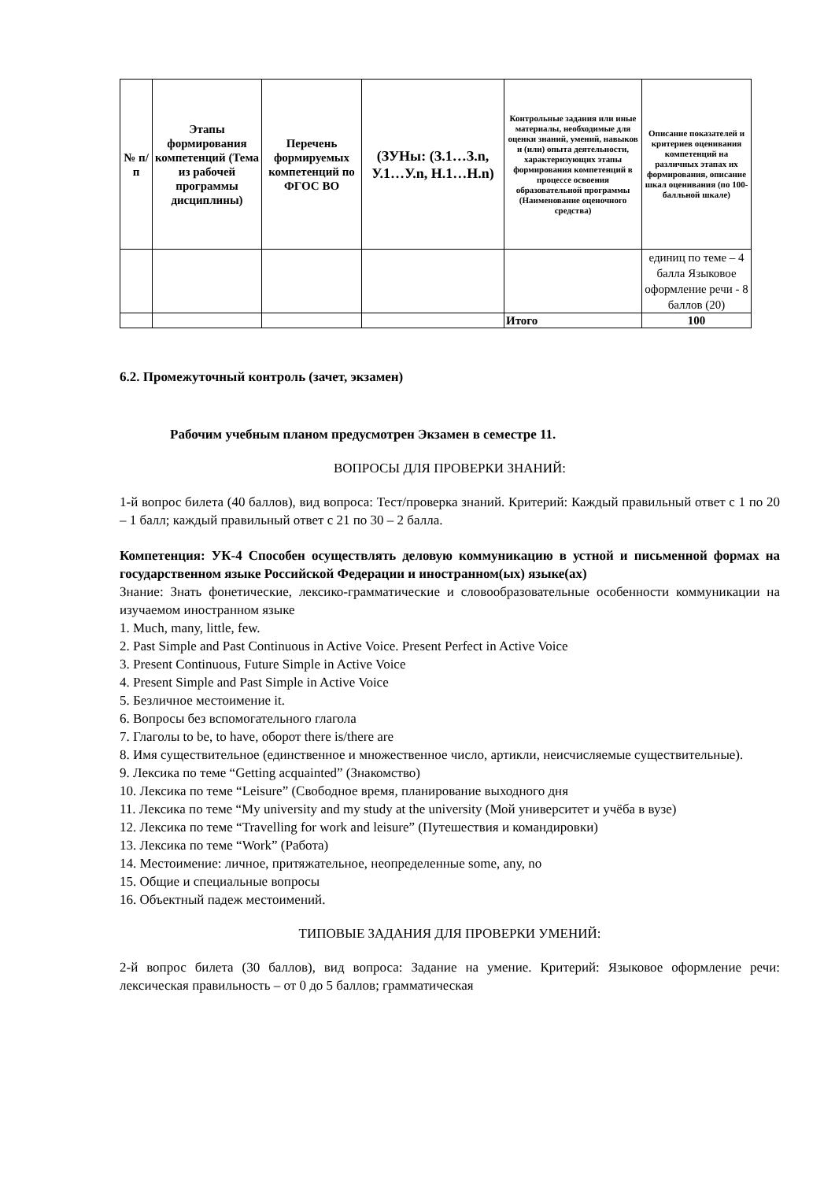| № п/п | Этапы формирования компетенций (Тема из рабочей программы дисциплины) | Перечень формируемых компетенций по ФГОС ВО | (ЗУНы: (З.1…З.n, У.1…У.n, Н.1…Н.n) | Контрольные задания или иные материалы, необходимые для оценки знаний, умений, навыков и (или) опыта деятельности, характеризующих этапы формирования компетенций в процессе освоения образовательной программы (Наименование оценочного средства) | Описание показателей и критериев оценивания компетенций на различных этапах их формирования, описание шкал оценивания (по 100-балльной шкале) |
| --- | --- | --- | --- | --- | --- |
| | | | | | единиц по теме – 4 балла Языковое оформление речи - 8 баллов (20) |
| | | | | Итого | 100 |
6.2. Промежуточный контроль (зачет, экзамен)
Рабочим учебным планом предусмотрен Экзамен в семестре 11.
ВОПРОСЫ ДЛЯ ПРОВЕРКИ ЗНАНИЙ:
1-й вопрос билета (40 баллов), вид вопроса: Тест/проверка знаний. Критерий: Каждый правильный ответ с 1 по 20 – 1 балл; каждый правильный ответ с 21 по 30 – 2 балла.
Компетенция: УК-4 Способен осуществлять деловую коммуникацию в устной и письменной формах на государственном языке Российской Федерации и иностранном(ых) языке(ах)
Знание: Знать фонетические, лексико-грамматические и словообразовательные особенности коммуникации на изучаемом иностранном языке
1. Much, many, little, few.
2. Past Simple and Past Continuous in Active Voice. Present Perfect in Active Voice
3. Present Continuous, Future Simple in Active Voice
4. Present Simple and Past Simple in Active Voice
5. Безличное местоимение it.
6. Вопросы без вспомогательного глагола
7. Глаголы to be, to have, оборот there is/there are
8. Имя существительное (единственное и множественное число, артикли, неисчисляемые существительные).
9. Лексика по теме “Getting acquainted” (Знакомство)
10. Лексика по теме “Leisure” (Свободное время, планирование выходного дня
11. Лексика по теме “My university and my study at the university (Мой университет и учёба в вузе)
12. Лексика по теме “Travelling for work and leisure” (Путешествия и командировки)
13. Лексика по теме “Work” (Работа)
14. Местоимение: личное, притяжательное, неопределенные some, any, no
15. Общие и специальные вопросы
16. Объектный падеж местоимений.
ТИПОВЫЕ ЗАДАНИЯ ДЛЯ ПРОВЕРКИ УМЕНИЙ:
2-й вопрос билета (30 баллов), вид вопроса: Задание на умение. Критерий: Языковое оформление речи: лексическая правильность – от 0 до 5 баллов; грамматическая